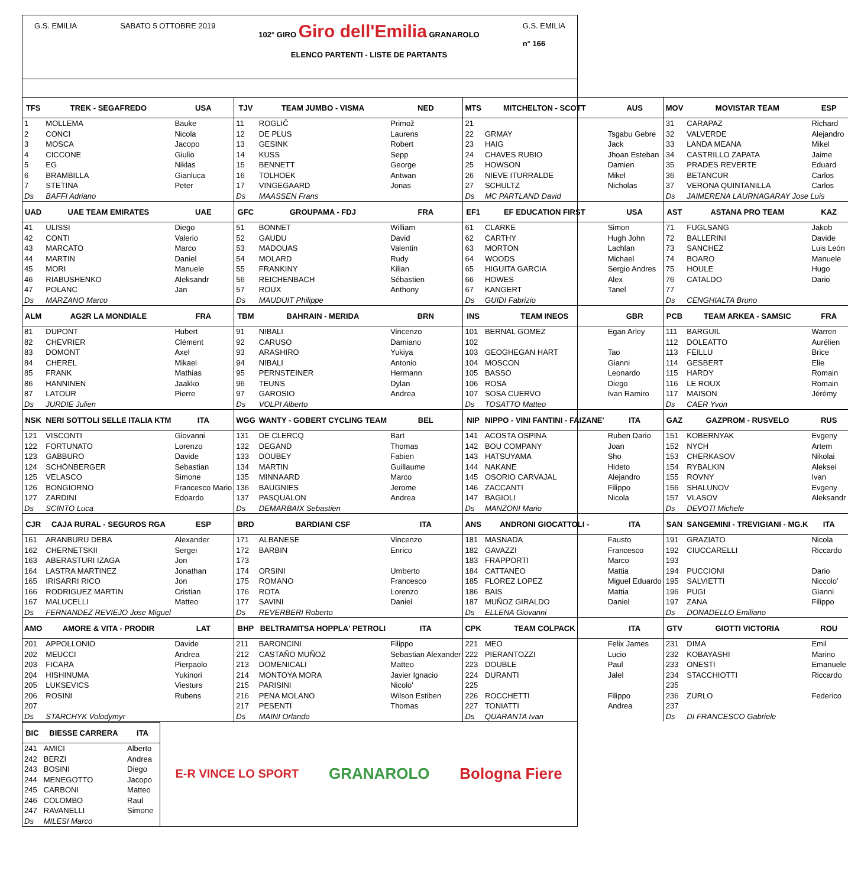G.S. EMILIA SABATO 5 OTTOBRE 2019 102° GIRO Giro dell'Emilia GRANAROLO
ELENCO PARTENTI - LISTE DE PARTANTS
G.S. EMILIA
n° 166
| TFS | TREK - SEGAFREDO | USA | TJV | TEAM JUMBO - VISMA | NED | MTS | MITCHELTON - SCOTT | AUS | MOV | MOVISTAR TEAM | ESP |
| --- | --- | --- | --- | --- | --- | --- | --- | --- | --- | --- | --- |
| 1 | MOLLEMA | Bauke | 11 | ROGLIČ | Primož | 21 | | | 31 | CARAPAZ | Richard |
| 2 | CONCI | Nicola | 12 | DE PLUS | Laurens | 22 | GRMAY | Tsgabu Gebre | 32 | VALVERDE | Alejandro |
| 3 | MOSCA | Jacopo | 13 | GESINK | Robert | 23 | HAIG | Jack | 33 | LANDA MEANA | Mikel |
| 4 | CICCONE | Giulio | 14 | KUSS | Sepp | 24 | CHAVES RUBIO | Jhoan Esteban | 34 | CASTRILLO ZAPATA | Jaime |
| 5 | EG | Niklas | 15 | BENNETT | George | 25 | HOWSON | Damien | 35 | PRADES REVERTE | Eduard |
| 6 | BRAMBILLA | Gianluca | 16 | TOLHOEK | Antwan | 26 | NIEVE ITURRALDE | Mikel | 36 | BETANCUR | Carlos |
| 7 | STETINA | Peter | 17 | VINGEGAARD | Jonas | 27 | SCHULTZ | Nicholas | 37 | VERONA QUINTANILLA | Carlos |
| Ds | BAFFI Adriano | | Ds | MAASSEN Frans | | Ds | MC PARTLAND David | | Ds | JAIMERENA LAURNAGARAY Jose Luis | |
| UAD | UAE TEAM EMIRATES | UAE | GFC | GROUPAMA - FDJ | FRA | EF1 | EF EDUCATION FIRST | USA | AST | ASTANA PRO TEAM | KAZ |
| 41 | ULISSI | Diego | 51 | BONNET | William | 61 | CLARKE | Simon | 71 | FUGLSANG | Jakob |
| 42 | CONTI | Valerio | 52 | GAUDU | David | 62 | CARTHY | Hugh John | 72 | BALLERINI | Davide |
| 43 | MARCATO | Marco | 53 | MADOUAS | Valentin | 63 | MORTON | Lachlan | 73 | SANCHEZ | Luis León |
| 44 | MARTIN | Daniel | 54 | MOLARD | Rudy | 64 | WOODS | Michael | 74 | BOARO | Manuele |
| 45 | MORI | Manuele | 55 | FRANKINY | Kilian | 65 | HIGUITA GARCIA | Sergio Andres | 75 | HOULE | Hugo |
| 46 | RIABUSHENKO | Aleksandr | 56 | REICHENBACH | Sébastien | 66 | HOWES | Alex | 76 | CATALDO | Dario |
| 47 | POLANC | Jan | 57 | ROUX | Anthony | 67 | KANGERT | Tanel | 77 | | |
| Ds | MARZANO Marco | | Ds | MAUDUIT Philippe | | Ds | GUIDI Fabrizio | | Ds | CENGHIALTA Bruno | |
| ALM | AG2R LA MONDIALE | FRA | TBM | BAHRAIN - MERIDA | BRN | INS | TEAM INEOS | GBR | PCB | TEAM ARKEA - SAMSIC | FRA |
| 81 | DUPONT | Hubert | 91 | NIBALI | Vincenzo | 101 | BERNAL GOMEZ | Egan Arley | 111 | BARGUIL | Warren |
| 82 | CHEVRIER | Clément | 92 | CARUSO | Damiano | 102 | | | 112 | DOLEATTO | Aurélien |
| 83 | DOMONT | Axel | 93 | ARASHIRO | Yukiya | 103 | GEOGHEGAN HART | Tao | 113 | FEILLU | Brice |
| 84 | CHEREL | Mikael | 94 | NIBALI | Antonio | 104 | MOSCON | Gianni | 114 | GESBERT | Elie |
| 85 | FRANK | Mathias | 95 | PERNSTEINER | Hermann | 105 | BASSO | Leonardo | 115 | HARDY | Romain |
| 86 | HANNINEN | Jaakko | 96 | TEUNS | Dylan | 106 | ROSA | Diego | 116 | LE ROUX | Romain |
| 87 | LATOUR | Pierre | 97 | GAROSIO | Andrea | 107 | SOSA CUERVO | Ivan Ramiro | 117 | MAISON | Jérémy |
| Ds | JURDIE Julien | | Ds | VOLPI Alberto | | Ds | TOSATTO Matteo | | Ds | CAER Yvon | |
| NSK | NERI SOTTOLI SELLE ITALIA KTM | ITA | WGG | WANTY - GOBERT CYCLING TEAM | BEL | NIP | NIPPO - VINI FANTINI - FAIZANE' | ITA | GAZ | GAZPROM - RUSVELO | RUS |
| 121 | VISCONTI | Giovanni | 131 | DE CLERCQ | Bart | 141 | ACOSTA OSPINA | Ruben Dario | 151 | KOBERNYAK | Evgeny |
| 122 | FORTUNATO | Lorenzo | 132 | DEGAND | Thomas | 142 | BOU COMPANY | Joan | 152 | NYCH | Artem |
| 123 | GABBURO | Davide | 133 | DOUBEY | Fabien | 143 | HATSUYAMA | Sho | 153 | CHERKASOV | Nikolai |
| 124 | SCHÖNBERGER | Sebastian | 134 | MARTIN | Guillaume | 144 | NAKANE | Hideto | 154 | RYBALKIN | Aleksei |
| 125 | VELASCO | Simone | 135 | MINNAARD | Marco | 145 | OSORIO CARVAJAL | Alejandro | 155 | ROVNY | Ivan |
| 126 | BONGIORNO | Francesco Mario | 136 | BAUGNIES | Jerome | 146 | ZACCANTI | Filippo | 156 | SHALUNOV | Evgeny |
| 127 | ZARDINI | Edoardo | 137 | PASQUALON | Andrea | 147 | BAGIOLI | Nicola | 157 | VLASOV | Aleksandr |
| Ds | SCINTO Luca | | Ds | DEMARBAIX Sebastien | | Ds | MANZONI Mario | | Ds | DEVOTI Michele | |
| CJR | CAJA RURAL - SEGUROS RGA | ESP | BRD | BARDIANI CSF | ITA | ANS | ANDRONI GIOCATTOLI - | ITA | SAN | SANGEMINI - TREVIGIANI - MG.K | ITA |
| 161 | ARANBURU DEBA | Alexander | 171 | ALBANESE | Vincenzo | 181 | MASNADA | Fausto | 191 | GRAZIATO | Nicola |
| 162 | CHERNETSKII | Sergei | 172 | BARBIN | Enrico | 182 | GAVAZZI | Francesco | 192 | CIUCCARELLI | Riccardo |
| 163 | ABERASTURI IZAGA | Jon | 173 | | | 183 | FRAPPORTI | Marco | 193 | | |
| 164 | LASTRA MARTINEZ | Jonathan | 174 | ORSINI | Umberto | 184 | CATTANEO | Mattia | 194 | PUCCIONI | Dario |
| 165 | IRISARRI RICO | Jon | 175 | ROMANO | Francesco | 185 | FLOREZ LOPEZ | Miguel Eduardo | 195 | SALVIETTI | Niccolo' |
| 166 | RODRIGUEZ MARTIN | Cristian | 176 | ROTA | Lorenzo | 186 | BAIS | Mattia | 196 | PUGI | Gianni |
| 167 | MALUCELLI | Matteo | 177 | SAVINI | Daniel | 187 | MUÑOZ GIRALDO | Daniel | 197 | ZANA | Filippo |
| Ds | FERNANDEZ REVIEJO Jose Miguel | | Ds | REVERBERI Roberto | | Ds | ELLENA Giovanni | | Ds | DONADELLO Emiliano | |
| AMO | AMORE & VITA - PRODIR | LAT | BHP | BELTRAMITSA HOPPLA' PETROLI | ITA | CPK | TEAM COLPACK | ITA | GTV | GIOTTI VICTORIA | ROU |
| 201 | APPOLLONIO | Davide | 211 | BARONCINI | Filippo | 221 | MEO | Felix James | 231 | DIMA | Emil |
| 202 | MEUCCI | Andrea | 212 | CASTAÑO MUÑOZ | Sebastian Alexander | 222 | PIERANTOZZI | Lucio | 232 | KOBAYASHI | Marino |
| 203 | FICARA | Pierpaolo | 213 | DOMENICALI | Matteo | 223 | DOUBLE | Paul | 233 | ONESTI | Emanuele |
| 204 | HISHINUMA | Yukinori | 214 | MONTOYA MORA | Javier Ignacio | 224 | DURANTI | Jalel | 234 | STACCHIOTTI | Riccardo |
| 205 | LUKSEVICS | Viesturs | 215 | PARISINI | Nicolo' | 225 | | | 235 | | |
| 206 | ROSINI | Rubens | 216 | PENA MOLANO | Wilson Estiben | 226 | ROCCHETTI | Filippo | 236 | ZURLO | Federico |
| 207 | | | 217 | PESENTI | Thomas | 227 | TONIATTI | Andrea | 237 | | |
| Ds | STARCHYK Volodymyr | | Ds | MAINI Orlando | | Ds | QUARANTA Ivan | | Ds | DI FRANCESCO Gabriele | |
| BIC | BIESSE CARRERA | ITA |
| --- | --- | --- |
| 241 | AMICI | Alberto |
| 242 | BERZI | Andrea |
| 243 | BOSINI | Diego |
| 244 | MENEGOTTO | Jacopo |
| 245 | CARBONI | Matteo |
| 246 | COLOMBO | Raul |
| 247 | RAVANELLI | Simone |
| Ds | MILESI Marco | |
E-R VINCE LO SPORT GRANAROLO Bologna Fiere